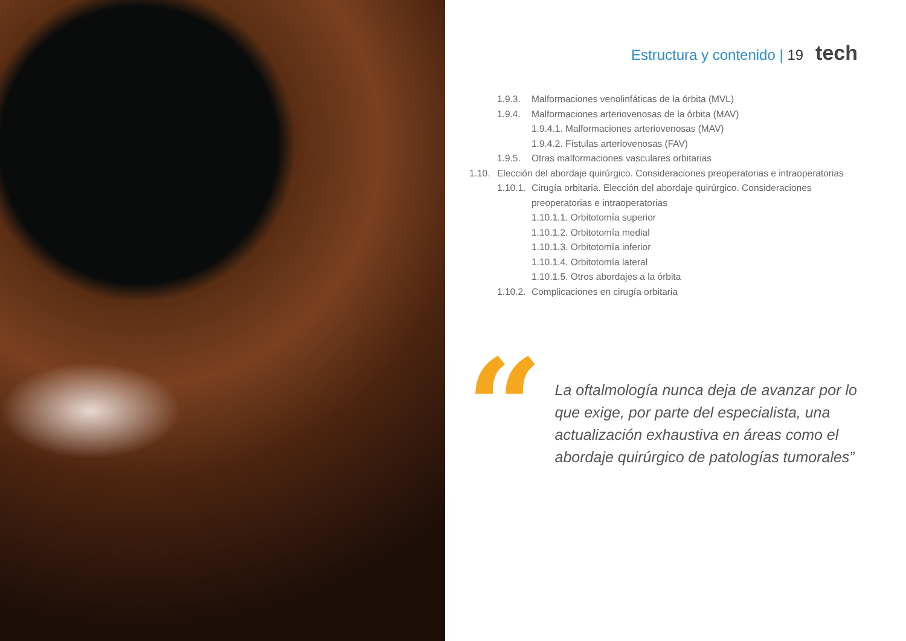Estructura y contenido | 19 tech
1.9.3. Malformaciones venolinfáticas de la órbita (MVL)
1.9.4. Malformaciones arteriovenosas de la órbita (MAV)
1.9.4.1. Malformaciones arteriovenosas (MAV)
1.9.4.2. Fístulas arteriovenosas (FAV)
1.9.5. Otras malformaciones vasculares orbitarias
1.10. Elección del abordaje quirúrgico. Consideraciones preoperatorias e intraoperatorias
1.10.1. Cirugía orbitaria. Elección del abordaje quirúrgico. Consideraciones
preoperatorias e intraoperatorias
1.10.1.1. Orbitotomía superior
1.10.1.2. Orbitotomía medial
1.10.1.3. Orbitotomía inferior
1.10.1.4. Orbitotomía lateral
1.10.1.5. Otros abordajes a la órbita
1.10.2. Complicaciones en cirugía orbitaria
“
La oftalmología nunca deja de avanzar por lo que exige, por parte del especialista, una actualización exhaustiva en áreas como el abordaje quirúrgico de patologías tumorales”